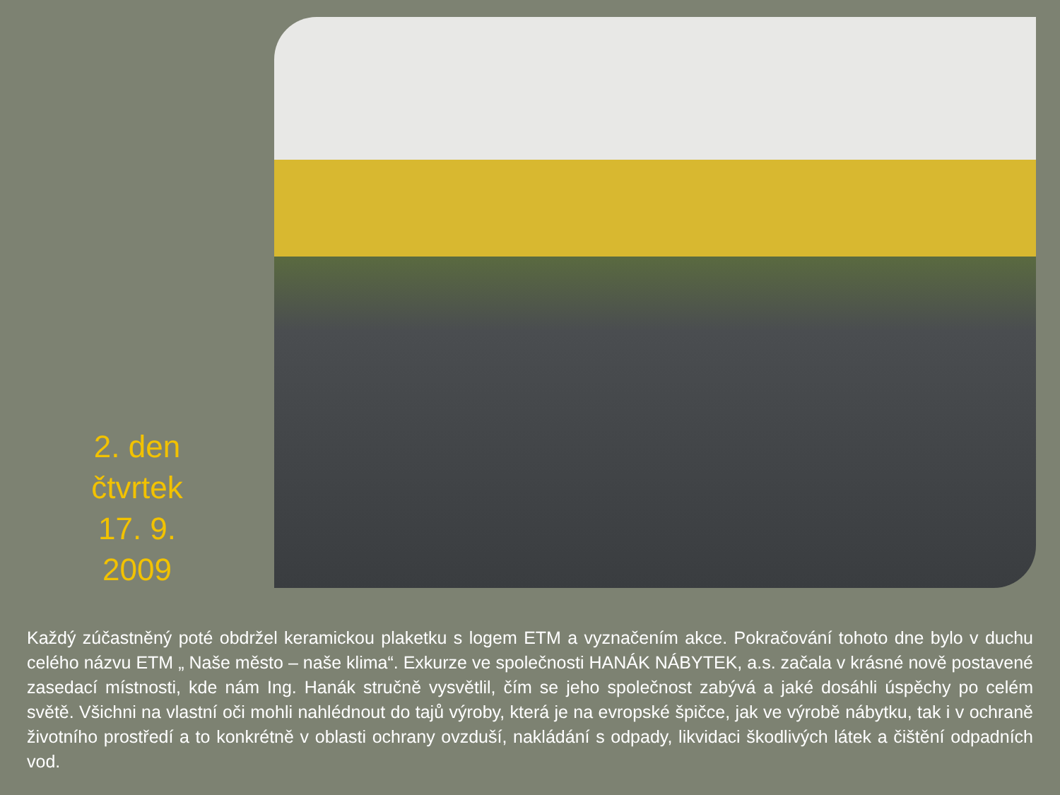2. den čtvrtek 17. 9. 2009
Každý zúčastněný poté obdržel keramickou plaketku s logem ETM a vyznačením akce. Pokračování tohoto dne bylo v duchu celého názvu ETM „ Naše město – naše klima“. Exkurze ve společnosti HANÁK NÁBYTEK, a.s. začala v krásné nově postavené zasedací místnosti, kde nám Ing. Hanák stručně vysvětlil, čím se jeho společnost zabývá a jaké dosáhli úspěchy po celém světě. Všichni na vlastní oči mohli nahlédnout do tajů výroby, která je na evropské špičce, jak ve výrobě nábytku, tak i v ochraně životního prostředí a to konkrétně v oblasti ochrany ovzduší, nakládání s odpady, likvidaci škodlivých látek a čištění odpadních vod.